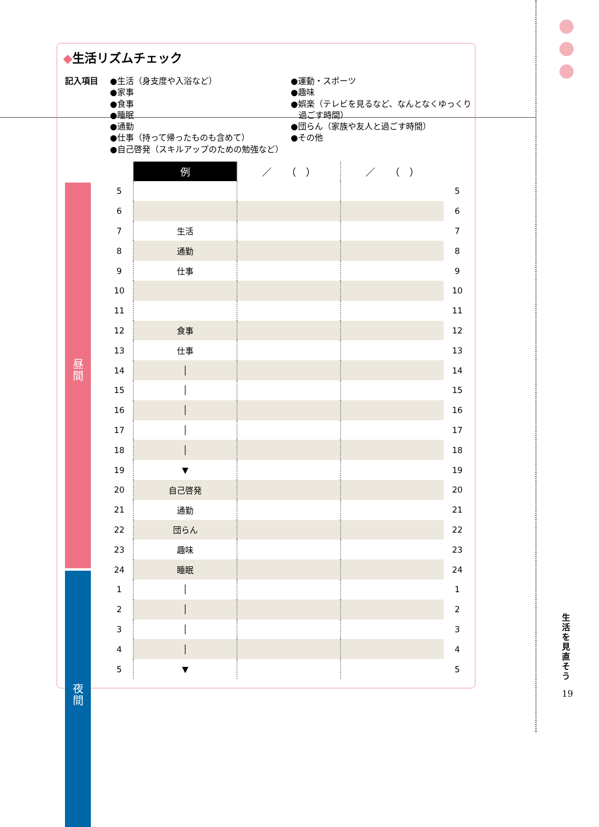◆生活リズムチェック
記入項目 ●生活（身支度や入浴など）
●家事
●食事
●睡眠
●通勤
●仕事（持って帰ったものも含めて）
●自己啓発（スキルアップのための勉強など）
●運動・スポーツ
●趣味
●娯楽（テレビを見るなど、なんとなくゆっくり
過ごす時間）
●団らん（家族や友人と過ごす時間）
●その他
昼
間
夜
間
| | 例 | ／ （ ） | ／ （ ） | |
| --- | --- | --- | --- | --- |
| 5 | | | | 5 |
| 6 | | | | 6 |
| 7 | 生活 | | | 7 |
| 8 | 通勤 | | | 8 |
| 9 | 仕事 | | | 9 |
| 10 | | | | 10 |
| 11 | | | | 11 |
| 12 | 食事 | | | 12 |
| 13 | 仕事 | | | 13 |
| 14 | │ | | | 14 |
| 15 | │ | | | 15 |
| 16 | │ | | | 16 |
| 17 | │ | | | 17 |
| 18 | │ | | | 18 |
| 19 | ▼ | | | 19 |
| 20 | 自己啓発 | | | 20 |
| 21 | 通勤 | | | 21 |
| 22 | 団らん | | | 22 |
| 23 | 趣味 | | | 23 |
| 24 | 睡眠 | | | 24 |
| 1 | │ | | | 1 |
| 2 | │ | | | 2 |
| 3 | │ | | | 3 |
| 4 | │ | | | 4 |
| 5 | ▼ | | | 5 |
生活を見直そう
19